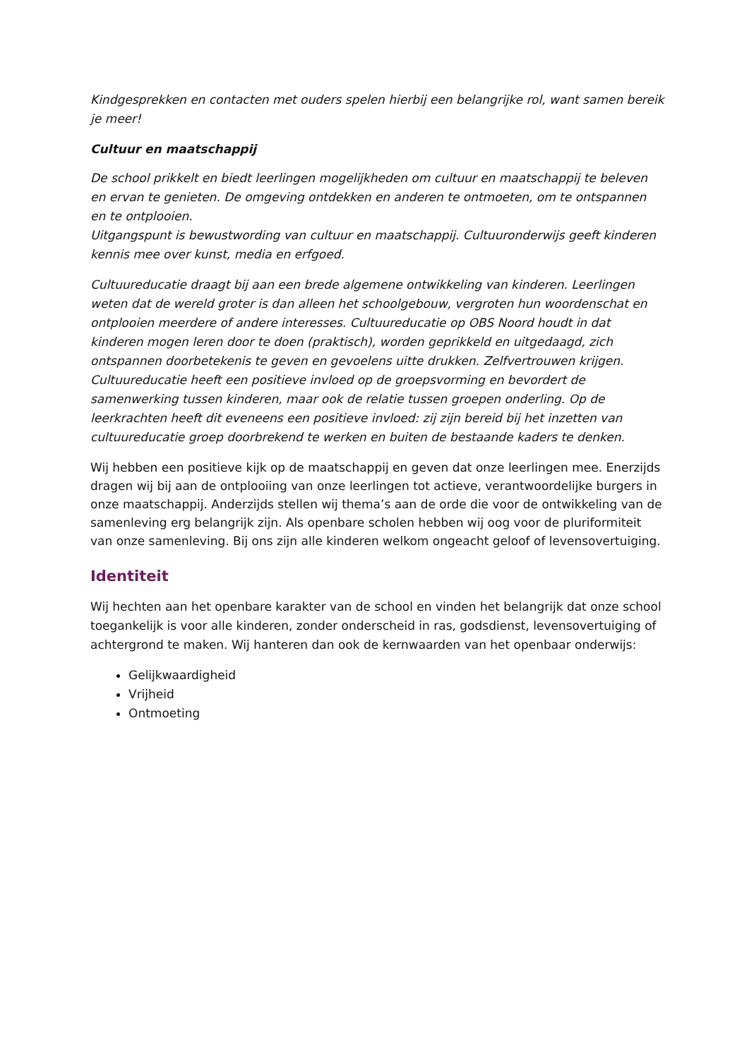Kindgesprekken en contacten met ouders spelen hierbij een belangrijke rol, want samen bereik je meer!
Cultuur en maatschappij
De school prikkelt en biedt leerlingen mogelijkheden om cultuur en maatschappij te beleven en ervan te genieten. De omgeving ontdekken en anderen te ontmoeten, om te ontspannen en te ontplooien.
Uitgangspunt is bewustwording van cultuur en maatschappij. Cultuuronderwijs geeft kinderen kennis mee over kunst, media en erfgoed.
Cultuureducatie draagt bij aan een brede algemene ontwikkeling van kinderen. Leerlingen weten dat de wereld groter is dan alleen het schoolgebouw, vergroten hun woordenschat en ontplooien meerdere of andere interesses. Cultuureducatie op OBS Noord houdt in dat kinderen mogen leren door te doen (praktisch), worden geprikkeld en uitgedaagd, zich ontspannen doorbetekenis te geven en gevoelens uitte drukken. Zelfvertrouwen krijgen. Cultuureducatie heeft een positieve invloed op de groepsvorming en bevordert de samenwerking tussen kinderen, maar ook de relatie tussen groepen onderling. Op de leerkrachten heeft dit eveneens een positieve invloed: zij zijn bereid bij het inzetten van cultuureducatie groep doorbrekend te werken en buiten de bestaande kaders te denken.
Wij hebben een positieve kijk op de maatschappij en geven dat onze leerlingen mee. Enerzijds dragen wij bij aan de ontplooiing van onze leerlingen tot actieve, verantwoordelijke burgers in onze maatschappij. Anderzijds stellen wij thema’s aan de orde die voor de ontwikkeling van de samenleving erg belangrijk zijn. Als openbare scholen hebben wij oog voor de pluriformiteit van onze samenleving. Bij ons zijn alle kinderen welkom ongeacht geloof of levensovertuiging.
Identiteit
Wij hechten aan het openbare karakter van de school en vinden het belangrijk dat onze school toegankelijk is voor alle kinderen, zonder onderscheid in ras, godsdienst, levensovertuiging of achtergrond te maken. Wij hanteren dan ook de kernwaarden van het openbaar onderwijs:
Gelijkwaardigheid
Vrijheid
Ontmoeting